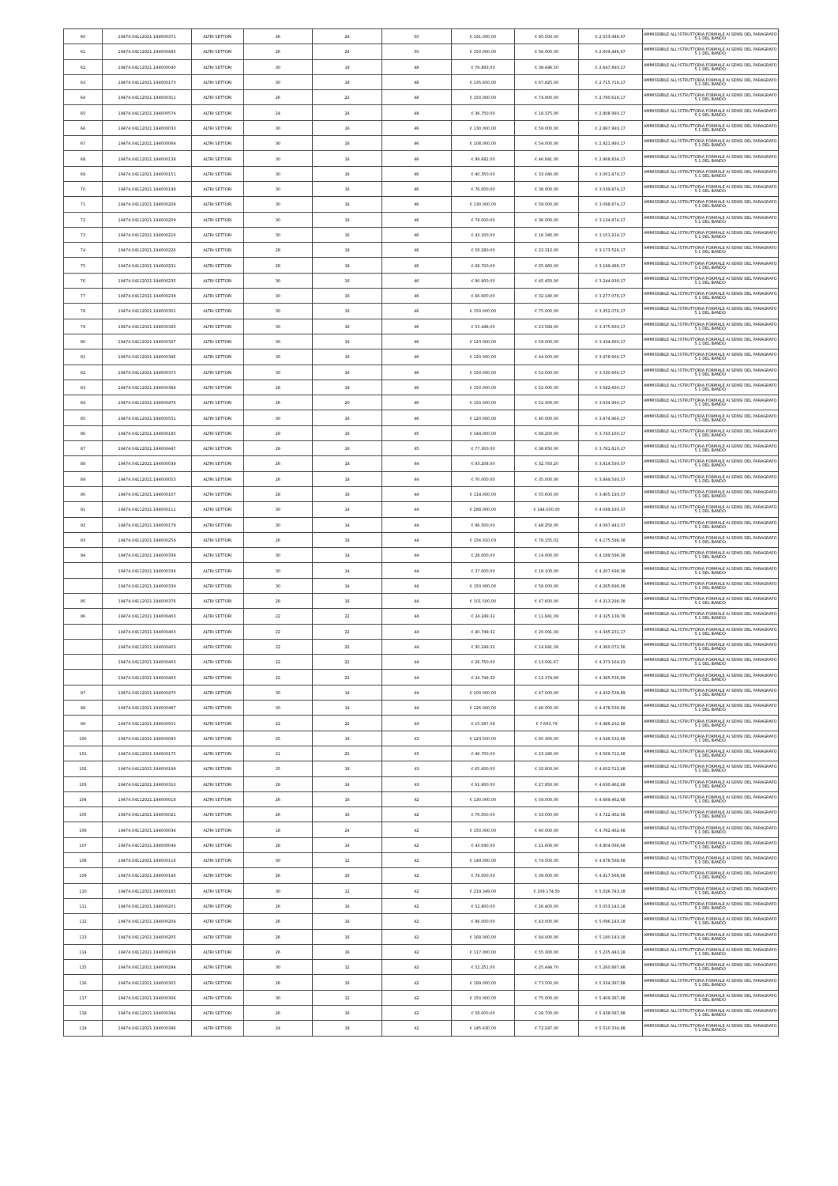| 60 | 19474.04112021.194000371 | ALTRI SETTORI | 26 | 24 | 50 | € 191.000,00 | € 95.500,00 | € 2.553.446,67 | AMMISSIBILE ALL'ISTRUTTORIA FORMALE AI SENSI DEL PARAGRAFO 5.1 DEL BANDO |
| 61 | 19474.04112021.194000445 | ALTRI SETTORI | 26 | 24 | 50 | € 150.000,00 | € 56.000,00 | € 2.609.446,67 | AMMISSIBILE ALL'ISTRUTTORIA FORMALE AI SENSI DEL PARAGRAFO 5.1 DEL BANDO |
| 62 | 19474.04112021.194000040 | ALTRI SETTORI | 30 | 18 | 48 | € 76.893,00 | € 38.446,50 | € 2.647.893,17 | AMMISSIBILE ALL'ISTRUTTORIA FORMALE AI SENSI DEL PARAGRAFO 5.1 DEL BANDO |
| 63 | 19474.04112021.194000173 | ALTRI SETTORI | 30 | 18 | 48 | € 135.650,00 | € 67.825,00 | € 2.715.718,17 | AMMISSIBILE ALL'ISTRUTTORIA FORMALE AI SENSI DEL PARAGRAFO 5.1 DEL BANDO |
| 64 | 19474.04112021.194000311 | ALTRI SETTORI | 26 | 22 | 48 | € 150.000,00 | € 74.900,00 | € 2.790.618,17 | AMMISSIBILE ALL'ISTRUTTORIA FORMALE AI SENSI DEL PARAGRAFO 5.1 DEL BANDO |
| 65 | 19474.04112021.194000574 | ALTRI SETTORI | 24 | 24 | 48 | € 36.750,00 | € 18.375,00 | € 2.808.993,17 | AMMISSIBILE ALL'ISTRUTTORIA FORMALE AI SENSI DEL PARAGRAFO 5.1 DEL BANDO |
| 66 | 19474.04112021.194000033 | ALTRI SETTORI | 30 | 16 | 46 | € 130.000,00 | € 59.000,00 | € 2.867.993,17 | AMMISSIBILE ALL'ISTRUTTORIA FORMALE AI SENSI DEL PARAGRAFO 5.1 DEL BANDO |
| 67 | 19474.04112021.194000064 | ALTRI SETTORI | 30 | 16 | 46 | € 108.000,00 | € 54.000,00 | € 2.921.993,17 | AMMISSIBILE ALL'ISTRUTTORIA FORMALE AI SENSI DEL PARAGRAFO 5.1 DEL BANDO |
| 68 | 19474.04112021.194000138 | ALTRI SETTORI | 30 | 16 | 46 | € 99.682,00 | € 46.841,00 | € 2.968.834,17 | AMMISSIBILE ALL'ISTRUTTORIA FORMALE AI SENSI DEL PARAGRAFO 5.1 DEL BANDO |
| 69 | 19474.04112021.194000151 | ALTRI SETTORI | 30 | 16 | 46 | € 90.350,00 | € 33.040,00 | € 3.001.874,17 | AMMISSIBILE ALL'ISTRUTTORIA FORMALE AI SENSI DEL PARAGRAFO 5.1 DEL BANDO |
| 70 | 19474.04112021.194000198 | ALTRI SETTORI | 30 | 16 | 46 | € 76.000,00 | € 38.000,00 | € 3.039.874,17 | AMMISSIBILE ALL'ISTRUTTORIA FORMALE AI SENSI DEL PARAGRAFO 5.1 DEL BANDO |
| 71 | 19474.04112021.194000208 | ALTRI SETTORI | 30 | 16 | 46 | € 130.000,00 | € 59.000,00 | € 3.098.874,17 | AMMISSIBILE ALL'ISTRUTTORIA FORMALE AI SENSI DEL PARAGRAFO 5.1 DEL BANDO |
| 72 | 19474.04112021.194000209 | ALTRI SETTORI | 30 | 16 | 46 | € 78.000,00 | € 36.000,00 | € 3.134.874,17 | AMMISSIBILE ALL'ISTRUTTORIA FORMALE AI SENSI DEL PARAGRAFO 5.1 DEL BANDO |
| 73 | 19474.04112021.194000216 | ALTRI SETTORI | 30 | 16 | 46 | € 43.100,00 | € 16.340,00 | € 3.151.214,17 | AMMISSIBILE ALL'ISTRUTTORIA FORMALE AI SENSI DEL PARAGRAFO 5.1 DEL BANDO |
| 74 | 19474.04112021.194000226 | ALTRI SETTORI | 28 | 18 | 46 | € 58.280,00 | € 22.312,00 | € 3.173.526,17 | AMMISSIBILE ALL'ISTRUTTORIA FORMALE AI SENSI DEL PARAGRAFO 5.1 DEL BANDO |
| 75 | 19474.04112021.194000231 | ALTRI SETTORI | 28 | 18 | 46 | € 68.700,00 | € 25.960,00 | € 3.199.486,17 | AMMISSIBILE ALL'ISTRUTTORIA FORMALE AI SENSI DEL PARAGRAFO 5.1 DEL BANDO |
| 76 | 19474.04112021.194000235 | ALTRI SETTORI | 30 | 16 | 46 | € 90.900,00 | € 45.450,00 | € 3.244.936,17 | AMMISSIBILE ALL'ISTRUTTORIA FORMALE AI SENSI DEL PARAGRAFO 5.1 DEL BANDO |
| 77 | 19474.04112021.194000239 | ALTRI SETTORI | 30 | 16 | 46 | € 66.600,00 | € 32.140,00 | € 3.277.076,17 | AMMISSIBILE ALL'ISTRUTTORIA FORMALE AI SENSI DEL PARAGRAFO 5.1 DEL BANDO |
| 78 | 19474.04112021.194000301 | ALTRI SETTORI | 30 | 16 | 46 | € 150.000,00 | € 75.000,00 | € 3.352.076,17 | AMMISSIBILE ALL'ISTRUTTORIA FORMALE AI SENSI DEL PARAGRAFO 5.1 DEL BANDO |
| 79 | 19474.04112021.194000326 | ALTRI SETTORI | 30 | 16 | 46 | € 53.448,00 | € 23.584,00 | € 3.375.660,17 | AMMISSIBILE ALL'ISTRUTTORIA FORMALE AI SENSI DEL PARAGRAFO 5.1 DEL BANDO |
| 80 | 19474.04112021.194000327 | ALTRI SETTORI | 30 | 16 | 46 | € 123.000,00 | € 59.000,00 | € 3.434.660,17 | AMMISSIBILE ALL'ISTRUTTORIA FORMALE AI SENSI DEL PARAGRAFO 5.1 DEL BANDO |
| 81 | 19474.04112021.194000345 | ALTRI SETTORI | 30 | 16 | 46 | € 120.000,00 | € 44.000,00 | € 3.478.660,17 | AMMISSIBILE ALL'ISTRUTTORIA FORMALE AI SENSI DEL PARAGRAFO 5.1 DEL BANDO |
| 82 | 19474.04112021.194000373 | ALTRI SETTORI | 30 | 16 | 46 | € 150.000,00 | € 52.000,00 | € 3.530.660,17 | AMMISSIBILE ALL'ISTRUTTORIA FORMALE AI SENSI DEL PARAGRAFO 5.1 DEL BANDO |
| 83 | 19474.04112021.194000384 | ALTRI SETTORI | 28 | 18 | 46 | € 150.000,00 | € 52.000,00 | € 3.582.660,17 | AMMISSIBILE ALL'ISTRUTTORIA FORMALE AI SENSI DEL PARAGRAFO 5.1 DEL BANDO |
| 84 | 19474.04112021.194000476 | ALTRI SETTORI | 26 | 20 | 46 | € 150.000,00 | € 52.300,00 | € 3.634.960,17 | AMMISSIBILE ALL'ISTRUTTORIA FORMALE AI SENSI DEL PARAGRAFO 5.1 DEL BANDO |
| 85 | 19474.04112021.194000551 | ALTRI SETTORI | 30 | 16 | 46 | € 120.000,00 | € 40.000,00 | € 3.674.960,17 | AMMISSIBILE ALL'ISTRUTTORIA FORMALE AI SENSI DEL PARAGRAFO 5.1 DEL BANDO |
| 86 | 19474.04112021.194000185 | ALTRI SETTORI | 29 | 16 | 45 | € 144.000,00 | € 68.200,00 | € 3.743.160,17 | AMMISSIBILE ALL'ISTRUTTORIA FORMALE AI SENSI DEL PARAGRAFO 5.1 DEL BANDO |
| 87 | 19474.04112021.194000447 | ALTRI SETTORI | 29 | 16 | 45 | € 77.300,00 | € 38.650,00 | € 3.781.810,17 | AMMISSIBILE ALL'ISTRUTTORIA FORMALE AI SENSI DEL PARAGRAFO 5.1 DEL BANDO |
| 88 | 19474.04112021.194000039 | ALTRI SETTORI | 26 | 18 | 44 | € 93.208,00 | € 32.783,20 | € 3.814.593,37 | AMMISSIBILE ALL'ISTRUTTORIA FORMALE AI SENSI DEL PARAGRAFO 5.1 DEL BANDO |
| 89 | 19474.04112021.194000053 | ALTRI SETTORI | 26 | 18 | 44 | € 70.000,00 | € 35.000,00 | € 3.849.593,37 | AMMISSIBILE ALL'ISTRUTTORIA FORMALE AI SENSI DEL PARAGRAFO 5.1 DEL BANDO |
| 90 | 19474.04112021.194000107 | ALTRI SETTORI | 28 | 16 | 44 | € 114.000,00 | € 55.600,00 | € 3.905.193,37 | AMMISSIBILE ALL'ISTRUTTORIA FORMALE AI SENSI DEL PARAGRAFO 5.1 DEL BANDO |
| 91 | 19474.04112021.194000111 | ALTRI SETTORI | 30 | 14 | 44 | € 288.000,00 | € 144.000,00 | € 4.049.193,37 | AMMISSIBILE ALL'ISTRUTTORIA FORMALE AI SENSI DEL PARAGRAFO 5.1 DEL BANDO |
| 92 | 19474.04112021.194000179 | ALTRI SETTORI | 30 | 14 | 44 | € 96.500,00 | € 48.250,00 | € 4.097.443,37 | AMMISSIBILE ALL'ISTRUTTORIA FORMALE AI SENSI DEL PARAGRAFO 5.1 DEL BANDO |
| 93 | 19474.04112021.194000259 | ALTRI SETTORI | 26 | 18 | 44 | € 156.310,03 | € 78.155,02 | € 4.175.598,38 | AMMISSIBILE ALL'ISTRUTTORIA FORMALE AI SENSI DEL PARAGRAFO 5.1 DEL BANDO |
| 94 | 19474.04112021.194000339 | ALTRI SETTORI | 30 | 14 | 44 | € 28.000,00 | € 14.000,00 | € 4.189.598,38 | AMMISSIBILE ALL'ISTRUTTORIA FORMALE AI SENSI DEL PARAGRAFO 5.1 DEL BANDO |
| | 19474.04112021.194000339 | ALTRI SETTORI | 30 | 14 | 44 | € 37.000,00 | € 18.100,00 | € 4.207.698,38 | AMMISSIBILE ALL'ISTRUTTORIA FORMALE AI SENSI DEL PARAGRAFO 5.1 DEL BANDO |
| | 19474.04112021.194000339 | ALTRI SETTORI | 30 | 14 | 44 | € 150.000,00 | € 58.000,00 | € 4.265.698,38 | AMMISSIBILE ALL'ISTRUTTORIA FORMALE AI SENSI DEL PARAGRAFO 5.1 DEL BANDO |
| 95 | 19474.04112021.194000376 | ALTRI SETTORI | 28 | 16 | 44 | € 101.500,00 | € 47.600,00 | € 4.313.298,38 | AMMISSIBILE ALL'ISTRUTTORIA FORMALE AI SENSI DEL PARAGRAFO 5.1 DEL BANDO |
| 96 | 19474.04112021.194000403 | ALTRI SETTORI | 22 | 22 | 44 | € 24.249,32 | € 11.841,39 | € 4.325.139,78 | AMMISSIBILE ALL'ISTRUTTORIA FORMALE AI SENSI DEL PARAGRAFO 5.1 DEL BANDO |
| | 19474.04112021.194000403 | ALTRI SETTORI | 22 | 22 | 44 | € 40.749,32 | € 20.091,39 | € 4.345.231,17 | AMMISSIBILE ALL'ISTRUTTORIA FORMALE AI SENSI DEL PARAGRAFO 5.1 DEL BANDO |
| | 19474.04112021.194000403 | ALTRI SETTORI | 22 | 22 | 44 | € 30.249,32 | € 14.841,39 | € 4.360.072,56 | AMMISSIBILE ALL'ISTRUTTORIA FORMALE AI SENSI DEL PARAGRAFO 5.1 DEL BANDO |
| | 19474.04112021.194000403 | ALTRI SETTORI | 22 | 22 | 44 | € 26.750,00 | € 13.091,67 | € 4.373.164,23 | AMMISSIBILE ALL'ISTRUTTORIA FORMALE AI SENSI DEL PARAGRAFO 5.1 DEL BANDO |
| | 19474.04112021.194000403 | ALTRI SETTORI | 22 | 22 | 44 | € 24.749,32 | € 12.374,66 | € 4.385.538,89 | AMMISSIBILE ALL'ISTRUTTORIA FORMALE AI SENSI DEL PARAGRAFO 5.1 DEL BANDO |
| 97 | 19474.04112021.194000470 | ALTRI SETTORI | 30 | 14 | 44 | € 100.000,00 | € 47.000,00 | € 4.432.538,89 | AMMISSIBILE ALL'ISTRUTTORIA FORMALE AI SENSI DEL PARAGRAFO 5.1 DEL BANDO |
| 98 | 19474.04112021.194000487 | ALTRI SETTORI | 30 | 14 | 44 | € 126.000,00 | € 46.000,00 | € 4.478.538,89 | AMMISSIBILE ALL'ISTRUTTORIA FORMALE AI SENSI DEL PARAGRAFO 5.1 DEL BANDO |
| 99 | 19474.04112021.194000501 | ALTRI SETTORI | 22 | 22 | 44 | € 15.587,58 | € 7.693,79 | € 4.486.232,68 | AMMISSIBILE ALL'ISTRUTTORIA FORMALE AI SENSI DEL PARAGRAFO 5.1 DEL BANDO |
| 100 | 19474.04112021.194000083 | ALTRI SETTORI | 25 | 18 | 43 | € 123.500,00 | € 60.300,00 | € 4.546.532,68 | AMMISSIBILE ALL'ISTRUTTORIA FORMALE AI SENSI DEL PARAGRAFO 5.1 DEL BANDO |
| 101 | 19474.04112021.194000175 | ALTRI SETTORI | 21 | 22 | 43 | € 46.700,00 | € 23.180,00 | € 4.569.712,68 | AMMISSIBILE ALL'ISTRUTTORIA FORMALE AI SENSI DEL PARAGRAFO 5.1 DEL BANDO |
| 102 | 19474.04112021.194000199 | ALTRI SETTORI | 25 | 18 | 43 | € 65.600,00 | € 32.800,00 | € 4.602.512,68 | AMMISSIBILE ALL'ISTRUTTORIA FORMALE AI SENSI DEL PARAGRAFO 5.1 DEL BANDO |
| 103 | 19474.04112021.194000310 | ALTRI SETTORI | 29 | 14 | 43 | € 61.900,00 | € 27.950,00 | € 4.630.462,68 | AMMISSIBILE ALL'ISTRUTTORIA FORMALE AI SENSI DEL PARAGRAFO 5.1 DEL BANDO |
| 104 | 19474.04112021.194000018 | ALTRI SETTORI | 26 | 16 | 42 | € 130.000,00 | € 59.000,00 | € 4.689.462,68 | AMMISSIBILE ALL'ISTRUTTORIA FORMALE AI SENSI DEL PARAGRAFO 5.1 DEL BANDO |
| 105 | 19474.04112021.194000021 | ALTRI SETTORI | 26 | 16 | 42 | € 76.000,00 | € 33.000,00 | € 4.722.462,68 | AMMISSIBILE ALL'ISTRUTTORIA FORMALE AI SENSI DEL PARAGRAFO 5.1 DEL BANDO |
| 106 | 19474.04112021.194000034 | ALTRI SETTORI | 18 | 24 | 42 | € 150.000,00 | € 60.000,00 | € 4.782.462,68 | AMMISSIBILE ALL'ISTRUTTORIA FORMALE AI SENSI DEL PARAGRAFO 5.1 DEL BANDO |
| 107 | 19474.04112021.194000044 | ALTRI SETTORI | 28 | 14 | 42 | € 43.040,00 | € 21.606,00 | € 4.804.068,68 | AMMISSIBILE ALL'ISTRUTTORIA FORMALE AI SENSI DEL PARAGRAFO 5.1 DEL BANDO |
| 108 | 19474.04112021.194000116 | ALTRI SETTORI | 30 | 12 | 42 | € 149.000,00 | € 74.500,00 | € 4.878.568,68 | AMMISSIBILE ALL'ISTRUTTORIA FORMALE AI SENSI DEL PARAGRAFO 5.1 DEL BANDO |
| 109 | 19474.04112021.194000140 | ALTRI SETTORI | 26 | 16 | 42 | € 78.000,00 | € 39.000,00 | € 4.917.568,68 | AMMISSIBILE ALL'ISTRUTTORIA FORMALE AI SENSI DEL PARAGRAFO 5.1 DEL BANDO |
| 110 | 19474.04112021.194000165 | ALTRI SETTORI | 30 | 12 | 42 | € 219.349,00 | € 109.174,50 | € 5.026.743,18 | AMMISSIBILE ALL'ISTRUTTORIA FORMALE AI SENSI DEL PARAGRAFO 5.1 DEL BANDO |
| 111 | 19474.04112021.194000201 | ALTRI SETTORI | 26 | 16 | 42 | € 52.800,00 | € 26.400,00 | € 5.053.143,18 | AMMISSIBILE ALL'ISTRUTTORIA FORMALE AI SENSI DEL PARAGRAFO 5.1 DEL BANDO |
| 112 | 19474.04112021.194000204 | ALTRI SETTORI | 26 | 16 | 42 | € 86.000,00 | € 43.000,00 | € 5.096.143,18 | AMMISSIBILE ALL'ISTRUTTORIA FORMALE AI SENSI DEL PARAGRAFO 5.1 DEL BANDO |
| 113 | 19474.04112021.194000205 | ALTRI SETTORI | 26 | 16 | 42 | € 168.000,00 | € 84.000,00 | € 5.180.143,18 | AMMISSIBILE ALL'ISTRUTTORIA FORMALE AI SENSI DEL PARAGRAFO 5.1 DEL BANDO |
| 114 | 19474.04112021.194000238 | ALTRI SETTORI | 26 | 16 | 42 | € 117.000,00 | € 55.300,00 | € 5.235.443,18 | AMMISSIBILE ALL'ISTRUTTORIA FORMALE AI SENSI DEL PARAGRAFO 5.1 DEL BANDO |
| 115 | 19474.04112021.194000294 | ALTRI SETTORI | 30 | 12 | 42 | € 52.251,00 | € 25.444,70 | € 5.260.887,88 | AMMISSIBILE ALL'ISTRUTTORIA FORMALE AI SENSI DEL PARAGRAFO 5.1 DEL BANDO |
| 116 | 19474.04112021.194000305 | ALTRI SETTORI | 26 | 16 | 42 | € 189.000,00 | € 73.500,00 | € 5.334.387,88 | AMMISSIBILE ALL'ISTRUTTORIA FORMALE AI SENSI DEL PARAGRAFO 5.1 DEL BANDO |
| 117 | 19474.04112021.194000306 | ALTRI SETTORI | 30 | 12 | 42 | € 150.000,00 | € 75.000,00 | € 5.409.387,88 | AMMISSIBILE ALL'ISTRUTTORIA FORMALE AI SENSI DEL PARAGRAFO 5.1 DEL BANDO |
| 118 | 19474.04112021.194000344 | ALTRI SETTORI | 26 | 16 | 42 | € 58.000,00 | € 28.700,00 | € 5.438.087,88 | AMMISSIBILE ALL'ISTRUTTORIA FORMALE AI SENSI DEL PARAGRAFO 5.1 DEL BANDO |
| 119 | 19474.04112021.194000346 | ALTRI SETTORI | 24 | 18 | 42 | € 145.430,00 | € 72.247,00 | € 5.510.334,88 | AMMISSIBILE ALL'ISTRUTTORIA FORMALE AI SENSI DEL PARAGRAFO 5.1 DEL BANDO |